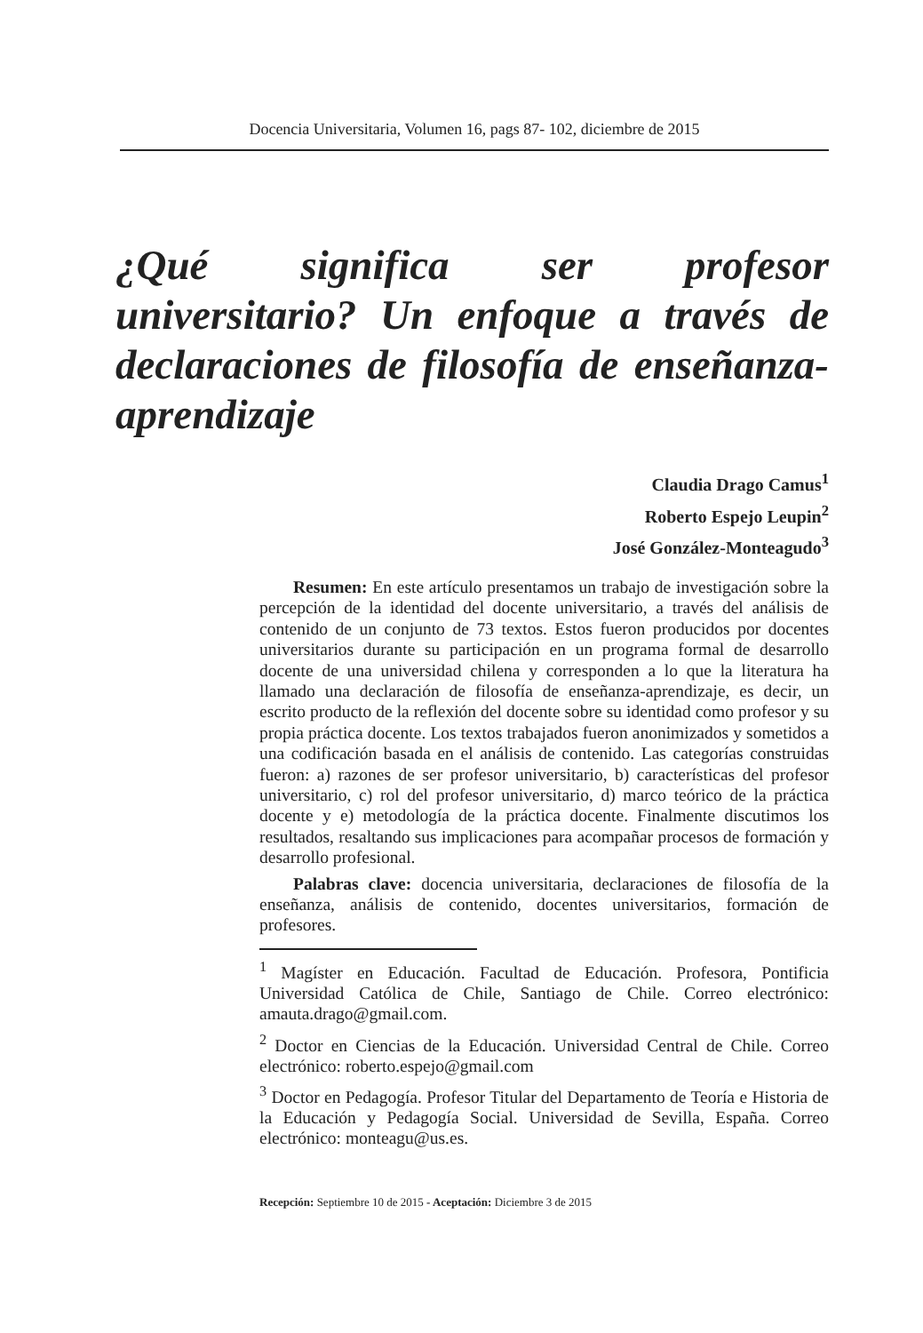Docencia Universitaria, Volumen 16, pags 87- 102, diciembre de 2015
¿Qué significa ser profesor universitario? Un enfoque a través de declaraciones de filosofía de enseñanza-aprendizaje
Claudia Drago Camus<sup>1</sup>
Roberto Espejo Leupin<sup>2</sup>
José González-Monteagudo<sup>3</sup>
Resumen: En este artículo presentamos un trabajo de investigación sobre la percepción de la identidad del docente universitario, a través del análisis de contenido de un conjunto de 73 textos. Estos fueron producidos por docentes universitarios durante su participación en un programa formal de desarrollo docente de una universidad chilena y corresponden a lo que la literatura ha llamado una declaración de filosofía de enseñanza-aprendizaje, es decir, un escrito producto de la reflexión del docente sobre su identidad como profesor y su propia práctica docente. Los textos trabajados fueron anonimizados y sometidos a una codificación basada en el análisis de contenido. Las categorías construidas fueron: a) razones de ser profesor universitario, b) características del profesor universitario, c) rol del profesor universitario, d) marco teórico de la práctica docente y e) metodología de la práctica docente. Finalmente discutimos los resultados, resaltando sus implicaciones para acompañar procesos de formación y desarrollo profesional.
Palabras clave: docencia universitaria, declaraciones de filosofía de la enseñanza, análisis de contenido, docentes universitarios, formación de profesores.
<sup>1</sup> Magíster en Educación. Facultad de Educación. Profesora, Pontificia Universidad Católica de Chile, Santiago de Chile. Correo electrónico: amauta.drago@gmail.com.
<sup>2</sup> Doctor en Ciencias de la Educación. Universidad Central de Chile. Correo electrónico: roberto.espejo@gmail.com
<sup>3</sup> Doctor en Pedagogía. Profesor Titular del Departamento de Teoría e Historia de la Educación y Pedagogía Social. Universidad de Sevilla, España. Correo electrónico: monteagu@us.es.
Recepción: Septiembre 10 de 2015 - Aceptación: Diciembre 3 de 2015